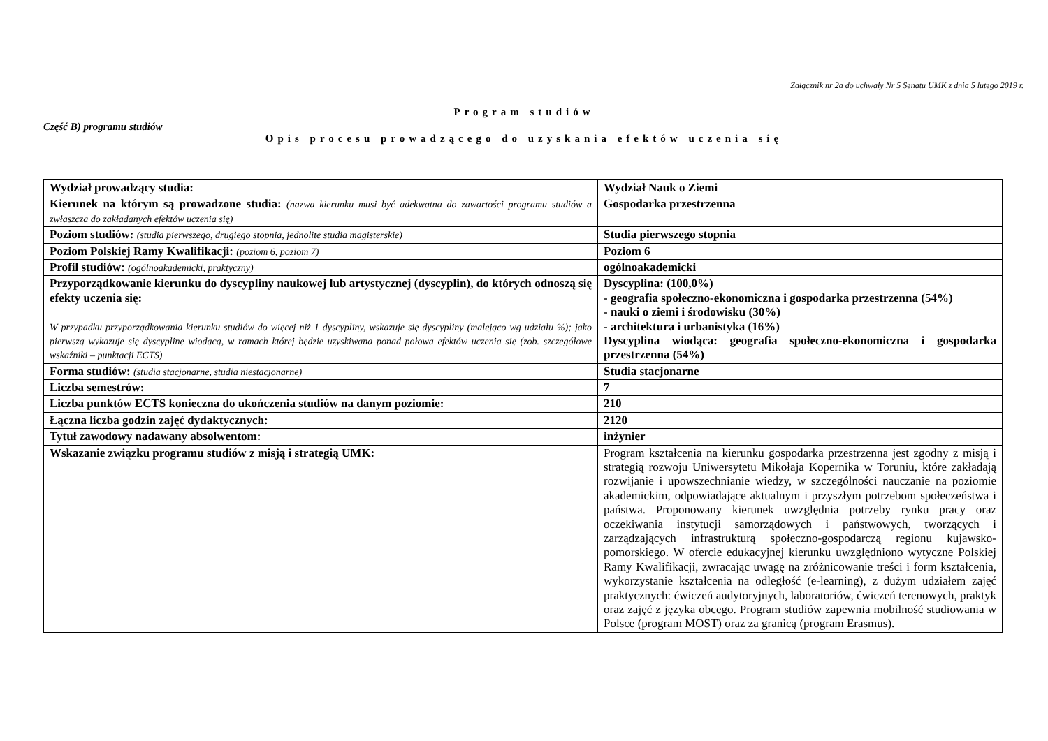Załącznik nr 2a do uchwały Nr 5 Senatu UMK z dnia 5 lutego 2019 r.
Program studiów
Część B) programu studiów
Opis procesu prowadzącego do uzyskania efektów uczenia się
| Wydział prowadzący studia: | Wydział Nauk o Ziemi |
| Kierunek na którym są prowadzone studia: (nazwa kierunku musi być adekwatna do zawartości programu studiów a zwłaszcza do zakładanych efektów uczenia się) | Gospodarka przestrzenna |
| Poziom studiów: (studia pierwszego, drugiego stopnia, jednolite studia magisterskie) | Studia pierwszego stopnia |
| Poziom Polskiej Ramy Kwalifikacji: (poziom 6, poziom 7) | Poziom 6 |
| Profil studiów: (ogólnoakademicki, praktyczny) | ogólnoakademicki |
| Przyporządkowanie kierunku do dyscypliny naukowej lub artystycznej (dyscyplin), do których odnoszą się efekty uczenia się: W przypadku przyporządkowania kierunku studiów do więcej niż 1 dyscypliny, wskazuje się dyscypliny (malejąco wg udziału %); jako pierwszą wykazuje się dyscyplinę wiodącą, w ramach której będzie uzyskiwana ponad połowa efektów uczenia się (zob. szczegółowe wskaźniki – punktacji ECTS) | Dyscyplina: (100,0%) - geografia społeczno-ekonomiczna i gospodarka przestrzenna (54%) - nauki o ziemi i środowisku (30%) - architektura i urbanistyka (16%) Dyscyplina wiodąca: geografia społeczno-ekonomiczna i gospodarka przestrzenna (54%) |
| Forma studiów: (studia stacjonarne, studia niestacjonarne) | Studia stacjonarne |
| Liczba semestrów: | 7 |
| Liczba punktów ECTS konieczna do ukończenia studiów na danym poziomie: | 210 |
| Łączna liczba godzin zajęć dydaktycznych: | 2120 |
| Tytuł zawodowy nadawany absolwentom: | inżynier |
| Wskazanie związku programu studiów z misją i strategią UMK: | Program kształcenia na kierunku gospodarka przestrzenna jest zgodny z misją i strategią rozwoju Uniwersytetu Mikołaja Kopernika w Toruniu, które zakładają rozwijanie i upowszechnianie wiedzy, w szczególności nauczanie na poziomie akademickim, odpowiadające aktualnym i przyszłym potrzebom społeczeństwa i państwa. Proponowany kierunek uwzględnia potrzeby rynku pracy oraz oczekiwania instytucji samorządowych i państwowych, tworzących i zarządzających infrastrukturą społeczno-gospodarczą regionu kujawsko-pomorskiego. W ofercie edukacyjnej kierunku uwzględniono wytyczne Polskiej Ramy Kwalifikacji, zwracając uwagę na zróżnicowanie treści i form kształcenia, wykorzystanie kształcenia na odległość (e-learning), z dużym udziałem zajęć praktycznych: ćwiczeń audytoryjnych, laboratoriów, ćwiczeń terenowych, praktyk oraz zajęć z języka obcego. Program studiów zapewnia mobilność studiowania w Polsce (program MOST) oraz za granicą (program Erasmus). |